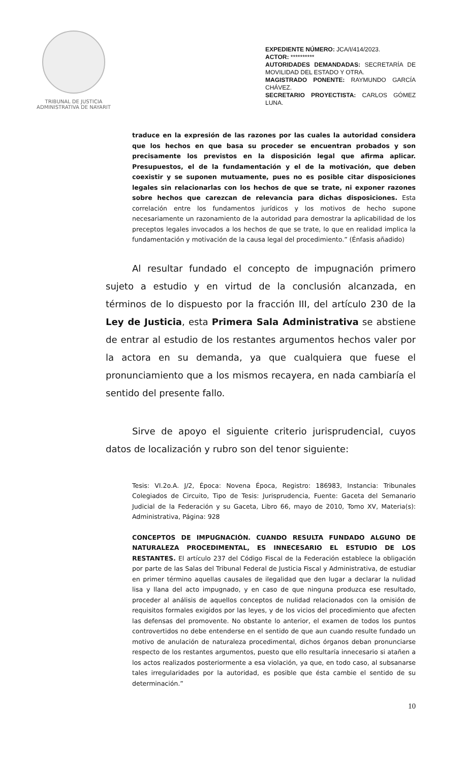TRIBUNAL DE JUSTICIA
ADMINISTRATIVA DE NAYARIT
EXPEDIENTE NÚMERO: JCA/I/414/2023.
ACTOR: **********
AUTORIDADES DEMANDADAS: SECRETARÍA DE MOVILIDAD DEL ESTADO Y OTRA.
MAGISTRADO PONENTE: RAYMUNDO GARCÍA CHÁVEZ.
SECRETARIO PROYECTISTA: CARLOS GÓMEZ LUNA.
traduce en la expresión de las razones por las cuales la autoridad considera que los hechos en que basa su proceder se encuentran probados y son precisamente los previstos en la disposición legal que afirma aplicar. Presupuestos, el de la fundamentación y el de la motivación, que deben coexistir y se suponen mutuamente, pues no es posible citar disposiciones legales sin relacionarlas con los hechos de que se trate, ni exponer razones sobre hechos que carezcan de relevancia para dichas disposiciones. Esta correlación entre los fundamentos jurídicos y los motivos de hecho supone necesariamente un razonamiento de la autoridad para demostrar la aplicabilidad de los preceptos legales invocados a los hechos de que se trate, lo que en realidad implica la fundamentación y motivación de la causa legal del procedimiento.” (Énfasis añadido)
Al resultar fundado el concepto de impugnación primero sujeto a estudio y en virtud de la conclusión alcanzada, en términos de lo dispuesto por la fracción III, del artículo 230 de la Ley de Justicia, esta Primera Sala Administrativa se abstiene de entrar al estudio de los restantes argumentos hechos valer por la actora en su demanda, ya que cualquiera que fuese el pronunciamiento que a los mismos recayera, en nada cambiaría el sentido del presente fallo.
Sirve de apoyo el siguiente criterio jurisprudencial, cuyos datos de localización y rubro son del tenor siguiente:
Tesis: VI.2o.A. J/2, Época: Novena Época, Registro: 186983, Instancia: Tribunales Colegiados de Circuito, Tipo de Tesis: Jurisprudencia, Fuente: Gaceta del Semanario Judicial de la Federación y su Gaceta, Libro 66, mayo de 2010, Tomo XV, Materia(s): Administrativa, Página: 928
CONCEPTOS DE IMPUGNACIÓN. CUANDO RESULTA FUNDADO ALGUNO DE NATURALEZA PROCEDIMENTAL, ES INNECESARIO EL ESTUDIO DE LOS RESTANTES. El artículo 237 del Código Fiscal de la Federación establece la obligación por parte de las Salas del Tribunal Federal de Justicia Fiscal y Administrativa, de estudiar en primer término aquellas causales de ilegalidad que den lugar a declarar la nulidad lisa y llana del acto impugnado, y en caso de que ninguna produzca ese resultado, proceder al análisis de aquellos conceptos de nulidad relacionados con la omisión de requisitos formales exigidos por las leyes, y de los vicios del procedimiento que afecten las defensas del promovente. No obstante lo anterior, el examen de todos los puntos controvertidos no debe entenderse en el sentido de que aun cuando resulte fundado un motivo de anulación de naturaleza procedimental, dichos órganos deban pronunciarse respecto de los restantes argumentos, puesto que ello resultaría innecesario si atañen a los actos realizados posteriormente a esa violación, ya que, en todo caso, al subsanarse tales irregularidades por la autoridad, es posible que ésta cambie el sentido de su determinación.”
10